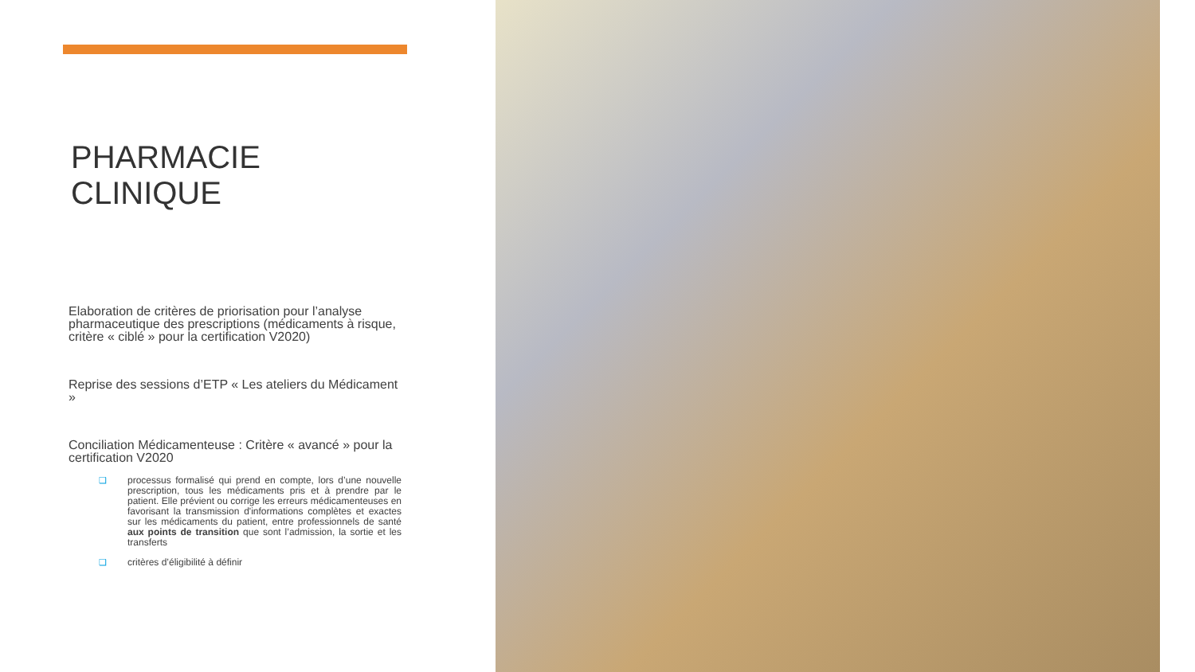PHARMACIE CLINIQUE
Elaboration de critères de priorisation pour l’analyse pharmaceutique des prescriptions (médicaments à risque, critère « ciblé » pour la certification V2020)
Reprise des sessions d’ETP « Les ateliers du Médicament »
Conciliation Médicamenteuse : Critère « avancé » pour la certification V2020
❑ processus formalisé qui prend en compte, lors d’une nouvelle prescription, tous les médicaments pris et à prendre par le patient. Elle prévient ou corrige les erreurs médicamenteuses en favorisant la transmission d'informations complètes et exactes sur les médicaments du patient, entre professionnels de santé aux points de transition que sont l’admission, la sortie et les transferts
❑ critères d’éligibilité à définir